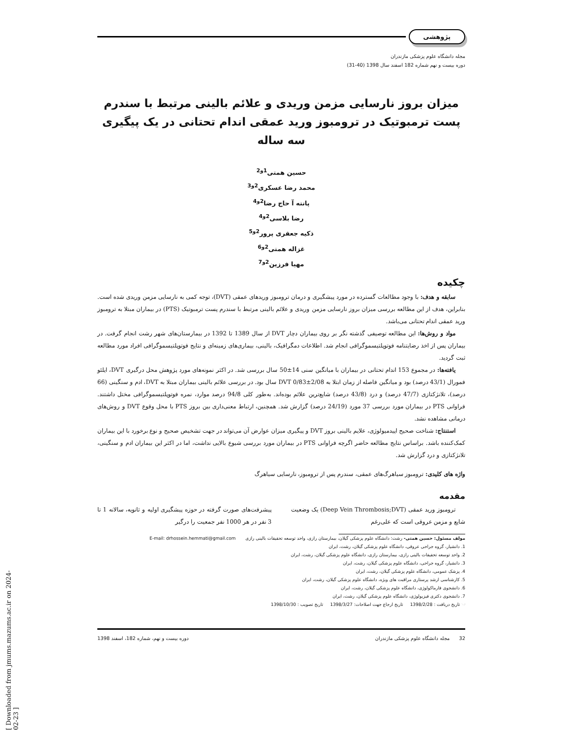پژوهشی
مجله دانشگاه علوم پزشکی مازندران
دوره بیست و نهم شماره 182 اسفند سال 1398 (40-31)
میزان بروز نارسایی مزمن وریدی و علائم بالینی مرتبط با سندرم پست ترمبوتیک در ترومبوز ورید عمقی اندام تحتانی در یک پیگیری سه ساله
حسین همتی<sup>1و2</sup>
محمد رضا عسکری<sup>2و3</sup>
پانته آ حاج رضا<sup>2و4</sup>
رضا بلاسی<sup>2و4</sup>
ذکیه جعفری پرور<sup>2و5</sup>
غزاله همتی<sup>2و6</sup>
مهیا فرزین<sup>2و7</sup>
چکیده
سابقه و هدف: با وجود مطالعات گسترده در مورد پیشگیری و درمان ترومبوز وریدهای عمقی (DVT)، توجه کمی به نارسایی مزمن وریدی شده است. بنابراین، هدف از این مطالعه بررسی میزان بروز نارسایی مزمن وریدی و علائم بالینی مرتبط با سندرم پست ترمبوتیک (PTS) در بیماران مبتلا به ترومبوز ورید عمقی اندام تحتانی می‌باشد.
مواد و روش‌ها: این مطالعه توصیفی گذشته نگر بر روی بیماران دچار DVT از سال 1389 تا 1392 در بیمارستان‌های شهر رشت انجام گرفت. در بیماران پس از اخذ رضایتنامه فوتوپلتیسموگرافی انجام شد. اطلاعات دمگرافیک، بالینی، بیماری‌های زمینه‌ای و نتایج فوتوپلتیسموگرافی افراد مورد مطالعه ثبت گردید.
یافته‌ها: در مجموع 153 اندام تحتانی در بیماران با میانگین سنی 14±50 سال بررسی شد. در اکثر نمونه‌های مورد پژوهش محل درگیری DVT، ایلئو فمورال (43/1 درصد) بود و میانگین فاصله از زمان ابتلا به DVT 0/83±2/08 سال بود. در بررسی علائم بالینی بیماران مبتلا به DVT، ادم و سنگینی (66 درصد)، تلانژکتازی (47/7 درصد) و درد (43/8 درصد) شایع‌ترین علائم بوده‌اند. به‌طور کلی 94/8 درصد موارد، نمره فوتوپلتیسموگرافی مختل داشتند. فراوانی PTS در بیماران مورد بررسی 37 مورد (24/19 درصد) گزارش شد. همچنین، ارتباط معنی‌داری بین بروز PTS با محل وقوع DVT و روش‌های درمانی مشاهده نشد.
استنتاج: شناخت صحیح اپیدمیولوژی، علایم بالینی بروز DVT و پیگیری میزان عوارض آن می‌تواند در جهت تشخیص صحیح و نوع برخورد با این بیماران کمک‌کننده باشد. براساس نتایج مطالعه حاضر اگرچه فراوانی PTS در بیماران مورد بررسی شیوع بالایی نداشت، اما در اکثر این بیماران ادم و سنگینی، تلانژکتازی و درد گزارش شد.
واژه های کلیدی: ترومبوز سیاهرگ‌های عمقی، سندرم پس از ترومبوز، نارسایی سیاهرگ
مقدمه
ترومبوز ورید عمقی (Deep Vein Thrombosis;DVT) یک وضعیت شایع و مزمن عروقی است که علی‌رغم
پیشرفت‌های صورت گرفته در حوزه پیشگیری اولیه و ثانویه، سالانه 1 تا 3 نفر در هر 1000 نفر جمعیت را درگیر
مولف مسئول: حسین همتی- رشت: دانشگاه علوم پزشکی گیلان، بیمارستان رازی، واحد توسعه تحقیقات بالینی رازی E-mail: drhossein.hemmati@gmail.com
1. دانشیار، گروه جراحی عروقی، دانشگاه علوم پزشکی گیلان، رشت، ایران
2. واحد توسعه تحقیقات بالینی رازی، بیمارستان رازی، دانشگاه علوم پزشکی گیلان، رشت، ایران
3. دانشیار، گروه جراحی، دانشگاه علوم پزشکی گیلان، رشت، ایران
4. پزشک عمومی، دانشگاه علوم پزشکی گیلان، رشت، ایران
5. کارشناسی ارشد پرستاری مراقبت های ویژه، دانشگاه علوم پزشکی گیلان، رشت، ایران
6. دانشجوی فارماکولوژی، دانشگاه علوم پزشکی گیلان، رشت، ایران
7. دانشجوی دکتری فیزیولوژی، دانشگاه علوم پزشکی گیلان، رشت، ایران
☜ تاریخ دریافت : 1398/2/28 تاریخ ارجاع جهت اصلاحات: 1398/3/27 تاریخ تصویب : 1398/10/30
32 مجله دانشگاه علوم پزشکی مازندران دوره بیست و نهم، شماره 182، اسفند 1398
[ Downloaded from jmums.mazums.ac.ir on 2024-02-23 ]